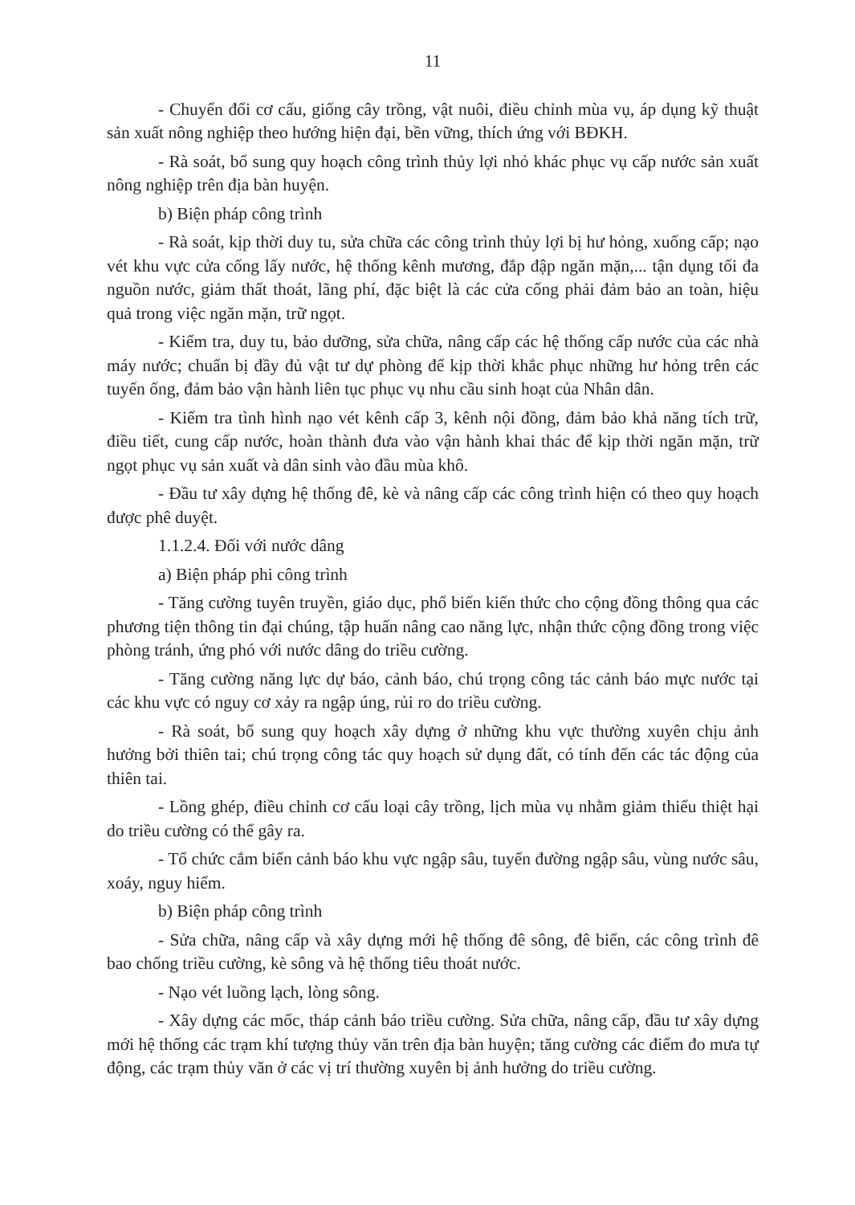11
- Chuyển đổi cơ cấu, giống cây trồng, vật nuôi, điều chỉnh mùa vụ, áp dụng kỹ thuật sản xuất nông nghiệp theo hướng hiện đại, bền vững, thích ứng với BĐKH.
- Rà soát, bổ sung quy hoạch công trình thủy lợi nhỏ khác phục vụ cấp nước sản xuất nông nghiệp trên địa bàn huyện.
b) Biện pháp công trình
- Rà soát, kịp thời duy tu, sửa chữa các công trình thủy lợi bị hư hỏng, xuống cấp; nạo vét khu vực cửa cống lấy nước, hệ thống kênh mương, đắp đập ngăn mặn,... tận dụng tối đa nguồn nước, giảm thất thoát, lãng phí, đặc biệt là các cửa cống phải đảm bảo an toàn, hiệu quả trong việc ngăn mặn, trữ ngọt.
- Kiểm tra, duy tu, bảo dưỡng, sửa chữa, nâng cấp các hệ thống cấp nước của các nhà máy nước; chuẩn bị đầy đủ vật tư dự phòng để kịp thời khắc phục những hư hỏng trên các tuyến ống, đảm bảo vận hành liên tục phục vụ nhu cầu sinh hoạt của Nhân dân.
- Kiểm tra tình hình nạo vét kênh cấp 3, kênh nội đồng, đảm bảo khả năng tích trữ, điều tiết, cung cấp nước, hoàn thành đưa vào vận hành khai thác để kịp thời ngăn mặn, trữ ngọt phục vụ sản xuất và dân sinh vào đầu mùa khô.
- Đầu tư xây dựng hệ thống đê, kè và nâng cấp các công trình hiện có theo quy hoạch được phê duyệt.
1.1.2.4. Đối với nước dâng
a) Biện pháp phi công trình
- Tăng cường tuyên truyền, giáo dục, phổ biến kiến thức cho cộng đồng thông qua các phương tiện thông tin đại chúng, tập huấn nâng cao năng lực, nhận thức cộng đồng trong việc phòng tránh, ứng phó với nước dâng do triều cường.
- Tăng cường năng lực dự báo, cảnh báo, chú trọng công tác cảnh báo mực nước tại các khu vực có nguy cơ xảy ra ngập úng, rủi ro do triều cường.
- Rà soát, bổ sung quy hoạch xây dựng ở những khu vực thường xuyên chịu ảnh hưởng bởi thiên tai; chú trọng công tác quy hoạch sử dụng đất, có tính đến các tác động của thiên tai.
- Lồng ghép, điều chỉnh cơ cấu loại cây trồng, lịch mùa vụ nhằm giảm thiểu thiệt hại do triều cường có thể gây ra.
- Tổ chức cắm biển cảnh báo khu vực ngập sâu, tuyến đường ngập sâu, vùng nước sâu, xoáy, nguy hiểm.
b) Biện pháp công trình
- Sửa chữa, nâng cấp và xây dựng mới hệ thống đê sông, đê biển, các công trình đê bao chống triều cường, kè sông và hệ thống tiêu thoát nước.
- Nạo vét luồng lạch, lòng sông.
- Xây dựng các mốc, tháp cảnh báo triều cường. Sửa chữa, nâng cấp, đầu tư xây dựng mới hệ thống các trạm khí tượng thủy văn trên địa bàn huyện; tăng cường các điểm đo mưa tự động, các trạm thủy văn ở các vị trí thường xuyên bị ảnh hưởng do triều cường.